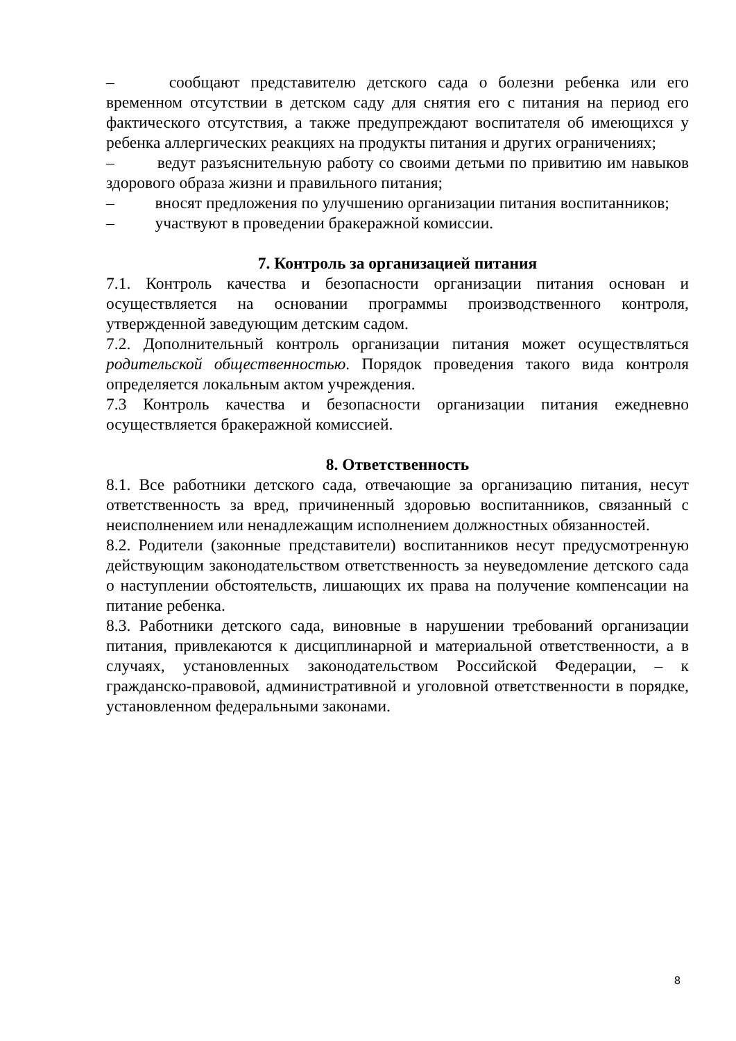–   сообщают представителю детского сада о болезни ребенка или его временном отсутствии в детском саду для снятия его с питания на период его фактического отсутствия, а также предупреждают воспитателя об имеющихся у ребенка аллергических реакциях на продукты питания и других ограничениях;
–   ведут разъяснительную работу со своими детьми по привитию им навыков здорового образа жизни и правильного питания;
–   вносят предложения по улучшению организации питания воспитанников;
–   участвуют в проведении бракеражной комиссии.
7. Контроль за организацией питания
7.1. Контроль качества и безопасности организации питания основан и осуществляется на основании программы производственного контроля, утвержденной заведующим детским садом.
7.2. Дополнительный контроль организации питания может осуществляться родительской общественностью. Порядок проведения такого вида контроля определяется локальным актом учреждения.
7.3 Контроль качества и безопасности организации питания ежедневно осуществляется бракеражной комиссией.
8. Ответственность
8.1. Все работники детского сада, отвечающие за организацию питания, несут ответственность за вред, причиненный здоровью воспитанников, связанный с неисполнением или ненадлежащим исполнением должностных обязанностей.
8.2. Родители (законные представители) воспитанников несут предусмотренную действующим законодательством ответственность за неуведомление детского сада о наступлении обстоятельств, лишающих их права на получение компенсации на питание ребенка.
8.3. Работники детского сада, виновные в нарушении требований организации питания, привлекаются к дисциплинарной и материальной ответственности, а в случаях, установленных законодательством Российской Федерации, – к гражданско-правовой, административной и уголовной ответственности в порядке, установленном федеральными законами.
8